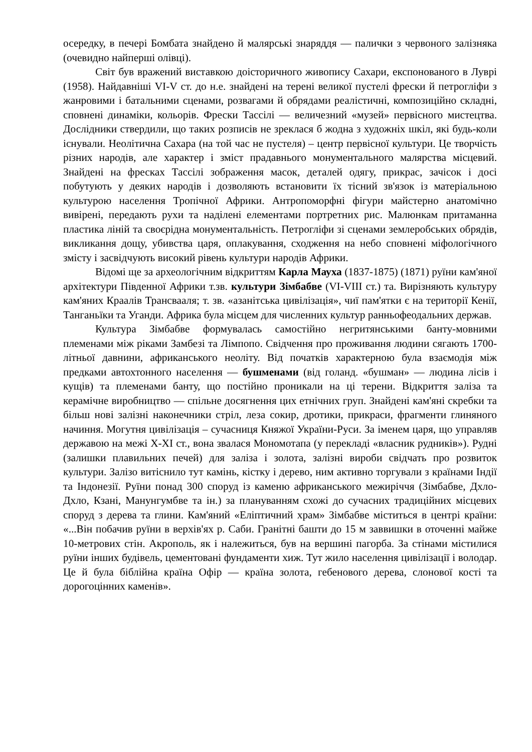осередку, в печері Бомбата знайдено й малярські знаряддя — палички з червоного залізняка (очевидно найперші олівці).
Світ був вражений виставкою доісторичного живопису Сахари, експонованого в Луврі (1958). Найдавніші VI-V ст. до н.е. знайдені на терені великої пустелі фрески й петрогліфи з жанровими і батальними сценами, розвагами й обрядами реалістичні, композиційно складні, сповнені динаміки, кольорів. Фрески Тассілі — величезний «музей» первісного мистецтва. Дослідники ствердили, що таких розписів не зреклася б жодна з художніх шкіл, які будь-коли існували. Неолітична Сахара (на той час не пустеля) – центр первісної культури. Це творчість різних народів, але характер і зміст прадавнього монументального малярства місцевий. Знайдені на фресках Тассілі зображення масок, деталей одягу, прикрас, зачісок і досі побутують у деяких народів і дозволяють встановити їх тісний зв'язок із матеріальною культурою населення Тропічної Африки. Антропоморфні фігури майстерно анатомічно вивірені, передають рухи та наділені елементами портретних рис. Малюнкам притаманна пластика ліній та своєрідна монументальність. Петрогліфи зі сценами землеробських обрядів, викликання дощу, убивства царя, оплакування, сходження на небо сповнені міфологічного змісту і засвідчують високий рівень культури народів Африки.
Відомі ще за археологічним відкриттям Карла Мауха (1837-1875) (1871) руїни кам'яної архітектури Південної Африки т.зв. культури Зімбабве (VI-VIII ст.) та. Вирізняють культуру кам'яних Краалів Трансвааля; т. зв. «азанітська цивілізація», чиї пам'ятки є на території Кенії, Танганьїки та Уганди. Африка була місцем для численних культур ранньофеодальних держав.
Культура Зімбабве формувалась самостійно негритянськими банту-мовними племенами між ріками Замбезі та Лімпопо. Свідчення про проживання людини сягають 1700-літньої давнини, африканського неоліту. Від початків характерною була взаємодія між предками автохтонного населення — бушменами (від голанд. «бушман» — людина лісів і кущів) та племенами банту, що постійно проникали на ці терени. Відкриття заліза та керамічне виробництво — спільне досягнення цих етнічних груп. Знайдені кам'яні скребки та більш нові залізні наконечники стріл, леза сокир, дротики, прикраси, фрагменти глиняного начиння. Могутня цивілізація – сучасниця Княжої України-Руси. За іменем царя, що управляв державою на межі X-XI ст., вона звалася Мономотапа (у перекладі «власник рудників»). Рудні (залишки плавильних печей) для заліза і золота, залізні вироби свідчать про розвиток культури. Залізо витіснило тут камінь, кістку і дерево, ним активно торгували з країнами Індії та Індонезії. Руїни понад 300 споруд із каменю африканського межиріччя (Зімбабве, Дхло-Дхло, Кзані, Манунгумбве та ін.) за плануванням схожі до сучасних традиційних місцевих споруд з дерева та глини. Кам'яний «Еліптичний храм» Зімбабве міститься в центрі країни: «...Він побачив руїни в верхів'ях р. Саби. Гранітні башти до 15 м заввишки в оточенні майже 10-метрових стін. Акрополь, як і належиться, був на вершині пагорба. За стінами містилися руїни інших будівель, цементовані фундаменти хиж. Тут жило населення цивілізації і володар. Це й була біблійна країна Офір — країна золота, гебенового дерева, слонової кості та дорогоцінних каменів».